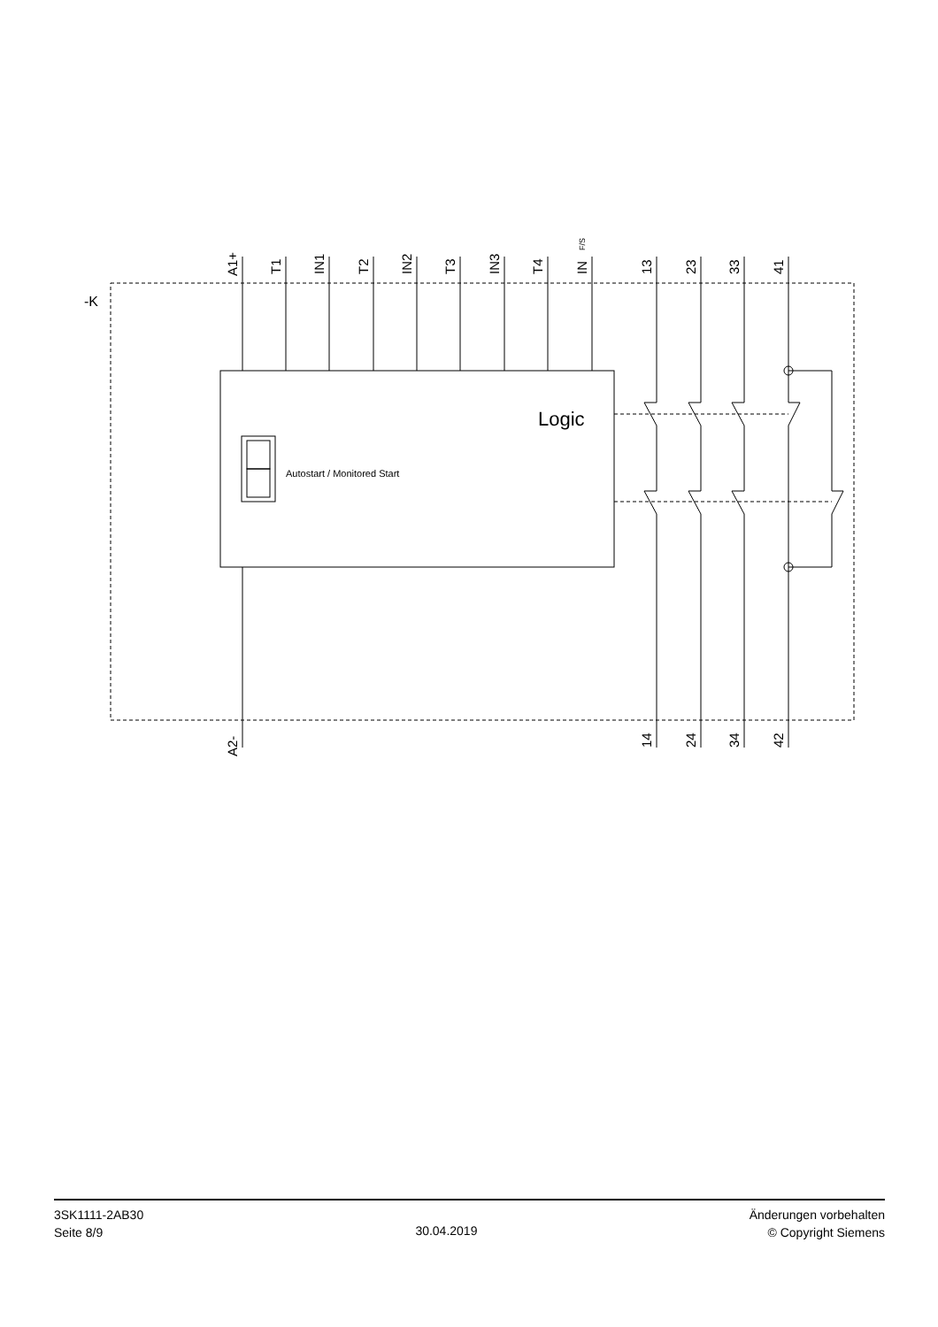-K
Logic
Autostart / Monitored Start
A1+
T1
IN1
T2
IN2
T3
IN3
T4
IN
13
23
33
41
A2-
14
24
34
42
F/S
3SK1111-2AB30
Seite 8/9
30.04.2019
Änderungen vorbehalten
© Copyright Siemens